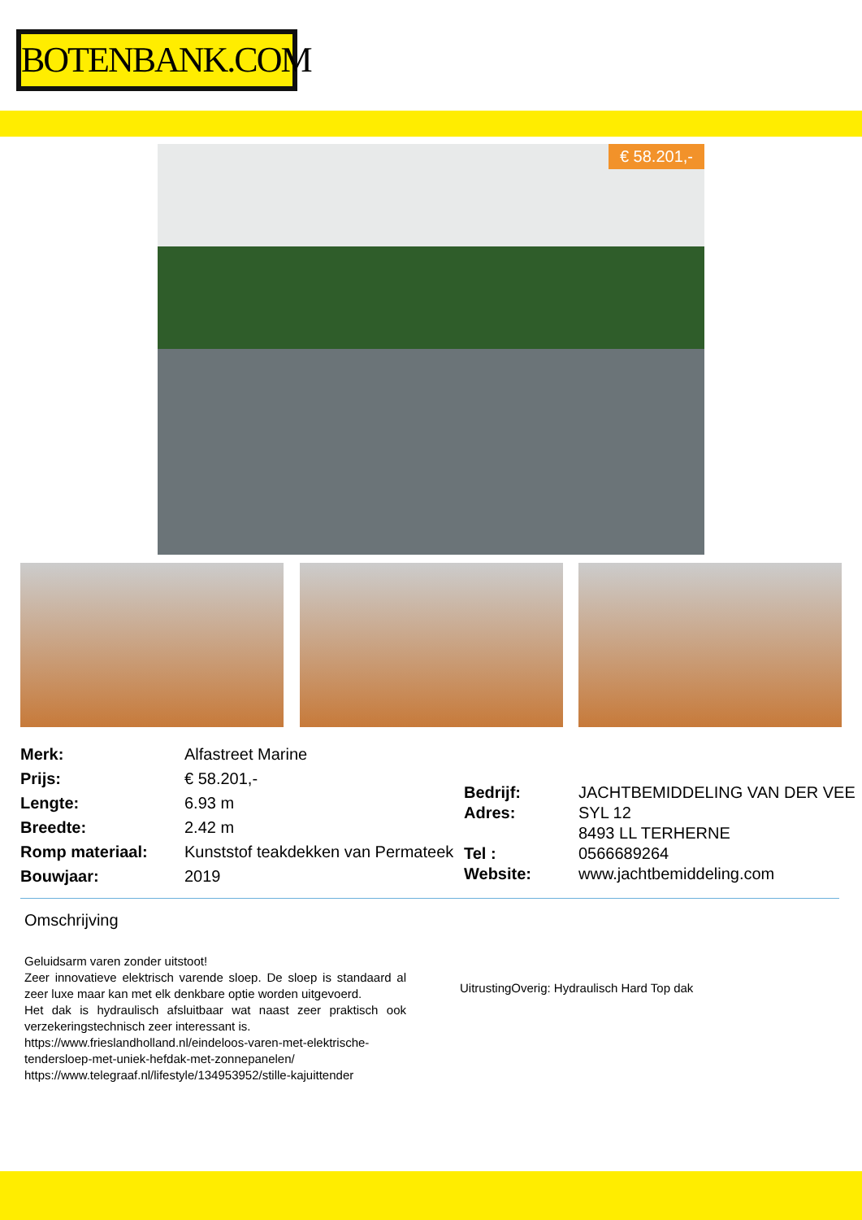BOTENBANK.COM
€ 58.201,-
| Merk: | Alfastreet Marine |
| Prijs: | € 58.201,- |
| Lengte: | 6.93 m |
| Breedte: | 2.42 m |
| Romp materiaal: | Kunststof teakdekken van Permateek |
| Bouwjaar: | 2019 |
| Bedrijf: | JACHTBEMIDDELING VAN DER VEE |
| Adres: | SYL 12 8493 LL TERHERNE |
| Tel : | 0566689264 |
| Website: | www.jachtbemiddeling.com |
Omschrijving
Geluidsarm varen zonder uitstoot!
Zeer innovatieve elektrisch varende sloep. De sloep is standaard al zeer luxe maar kan met elk denkbare optie worden uitgevoerd.
Het dak is hydraulisch afsluitbaar wat naast zeer praktisch ook verzekeringstechnisch zeer interessant is.
https://www.frieslandholland.nl/eindeloos-varen-met-elektrische-tendersloep-met-uniek-hefdak-met-zonnepanelen/
https://www.telegraaf.nl/lifestyle/134953952/stille-kajuittender
UitrustingOverig: Hydraulisch Hard Top dak